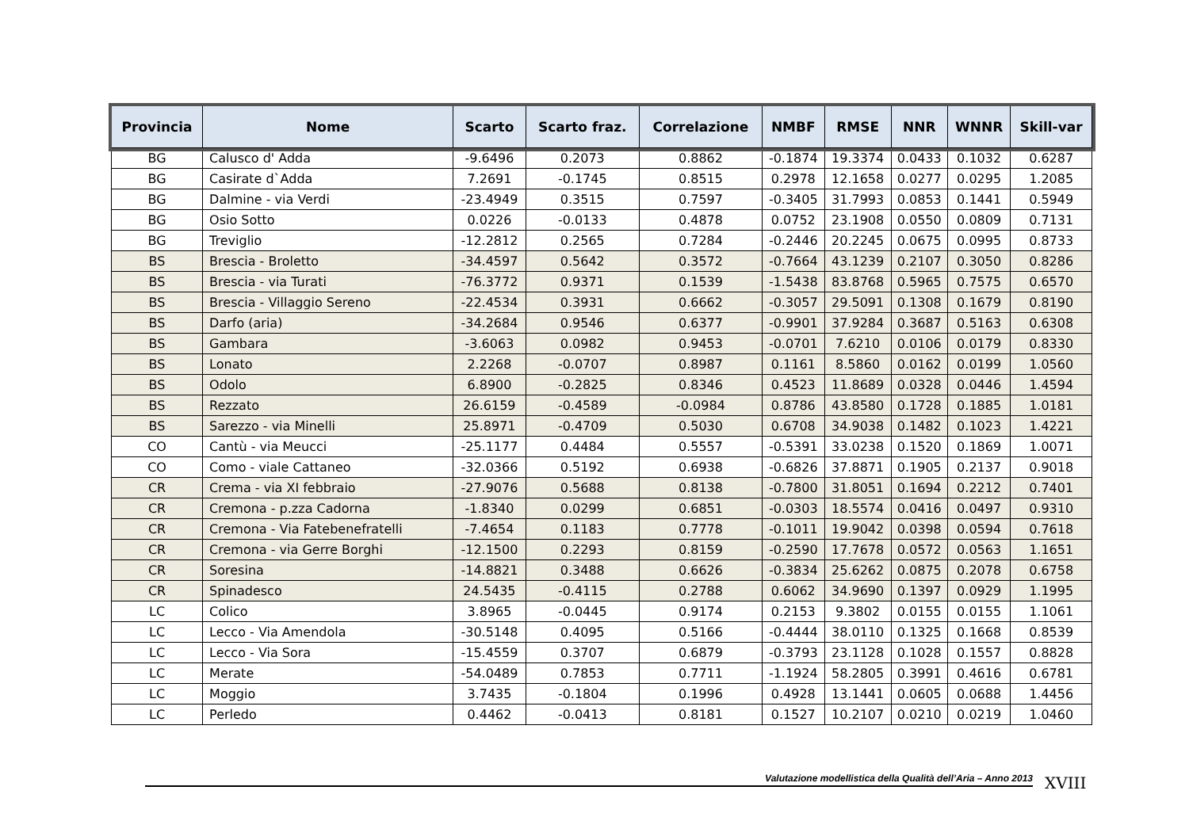| Provincia | Nome | Scarto | Scarto fraz. | Correlazione | NMBF | RMSE | NNR | WNNR | Skill-var |
| --- | --- | --- | --- | --- | --- | --- | --- | --- | --- |
| BG | Calusco d' Adda | -9.6496 | 0.2073 | 0.8862 | -0.1874 | 19.3374 | 0.0433 | 0.1032 | 0.6287 |
| BG | Casirate d`Adda | 7.2691 | -0.1745 | 0.8515 | 0.2978 | 12.1658 | 0.0277 | 0.0295 | 1.2085 |
| BG | Dalmine - via Verdi | -23.4949 | 0.3515 | 0.7597 | -0.3405 | 31.7993 | 0.0853 | 0.1441 | 0.5949 |
| BG | Osio Sotto | 0.0226 | -0.0133 | 0.4878 | 0.0752 | 23.1908 | 0.0550 | 0.0809 | 0.7131 |
| BG | Treviglio | -12.2812 | 0.2565 | 0.7284 | -0.2446 | 20.2245 | 0.0675 | 0.0995 | 0.8733 |
| BS | Brescia - Broletto | -34.4597 | 0.5642 | 0.3572 | -0.7664 | 43.1239 | 0.2107 | 0.3050 | 0.8286 |
| BS | Brescia - via Turati | -76.3772 | 0.9371 | 0.1539 | -1.5438 | 83.8768 | 0.5965 | 0.7575 | 0.6570 |
| BS | Brescia - Villaggio Sereno | -22.4534 | 0.3931 | 0.6662 | -0.3057 | 29.5091 | 0.1308 | 0.1679 | 0.8190 |
| BS | Darfo (aria) | -34.2684 | 0.9546 | 0.6377 | -0.9901 | 37.9284 | 0.3687 | 0.5163 | 0.6308 |
| BS | Gambara | -3.6063 | 0.0982 | 0.9453 | -0.0701 | 7.6210 | 0.0106 | 0.0179 | 0.8330 |
| BS | Lonato | 2.2268 | -0.0707 | 0.8987 | 0.1161 | 8.5860 | 0.0162 | 0.0199 | 1.0560 |
| BS | Odolo | 6.8900 | -0.2825 | 0.8346 | 0.4523 | 11.8689 | 0.0328 | 0.0446 | 1.4594 |
| BS | Rezzato | 26.6159 | -0.4589 | -0.0984 | 0.8786 | 43.8580 | 0.1728 | 0.1885 | 1.0181 |
| BS | Sarezzo - via Minelli | 25.8971 | -0.4709 | 0.5030 | 0.6708 | 34.9038 | 0.1482 | 0.1023 | 1.4221 |
| CO | Cantù - via Meucci | -25.1177 | 0.4484 | 0.5557 | -0.5391 | 33.0238 | 0.1520 | 0.1869 | 1.0071 |
| CO | Como - viale Cattaneo | -32.0366 | 0.5192 | 0.6938 | -0.6826 | 37.8871 | 0.1905 | 0.2137 | 0.9018 |
| CR | Crema - via XI febbraio | -27.9076 | 0.5688 | 0.8138 | -0.7800 | 31.8051 | 0.1694 | 0.2212 | 0.7401 |
| CR | Cremona - p.zza Cadorna | -1.8340 | 0.0299 | 0.6851 | -0.0303 | 18.5574 | 0.0416 | 0.0497 | 0.9310 |
| CR | Cremona - Via Fatebenefratelli | -7.4654 | 0.1183 | 0.7778 | -0.1011 | 19.9042 | 0.0398 | 0.0594 | 0.7618 |
| CR | Cremona - via Gerre Borghi | -12.1500 | 0.2293 | 0.8159 | -0.2590 | 17.7678 | 0.0572 | 0.0563 | 1.1651 |
| CR | Soresina | -14.8821 | 0.3488 | 0.6626 | -0.3834 | 25.6262 | 0.0875 | 0.2078 | 0.6758 |
| CR | Spinadesco | 24.5435 | -0.4115 | 0.2788 | 0.6062 | 34.9690 | 0.1397 | 0.0929 | 1.1995 |
| LC | Colico | 3.8965 | -0.0445 | 0.9174 | 0.2153 | 9.3802 | 0.0155 | 0.0155 | 1.1061 |
| LC | Lecco - Via Amendola | -30.5148 | 0.4095 | 0.5166 | -0.4444 | 38.0110 | 0.1325 | 0.1668 | 0.8539 |
| LC | Lecco - Via Sora | -15.4559 | 0.3707 | 0.6879 | -0.3793 | 23.1128 | 0.1028 | 0.1557 | 0.8828 |
| LC | Merate | -54.0489 | 0.7853 | 0.7711 | -1.1924 | 58.2805 | 0.3991 | 0.4616 | 0.6781 |
| LC | Moggio | 3.7435 | -0.1804 | 0.1996 | 0.4928 | 13.1441 | 0.0605 | 0.0688 | 1.4456 |
| LC | Perledo | 0.4462 | -0.0413 | 0.8181 | 0.1527 | 10.2107 | 0.0210 | 0.0219 | 1.0460 |
Valutazione modellistica della Qualità dell’Aria – Anno 2013 XVIII